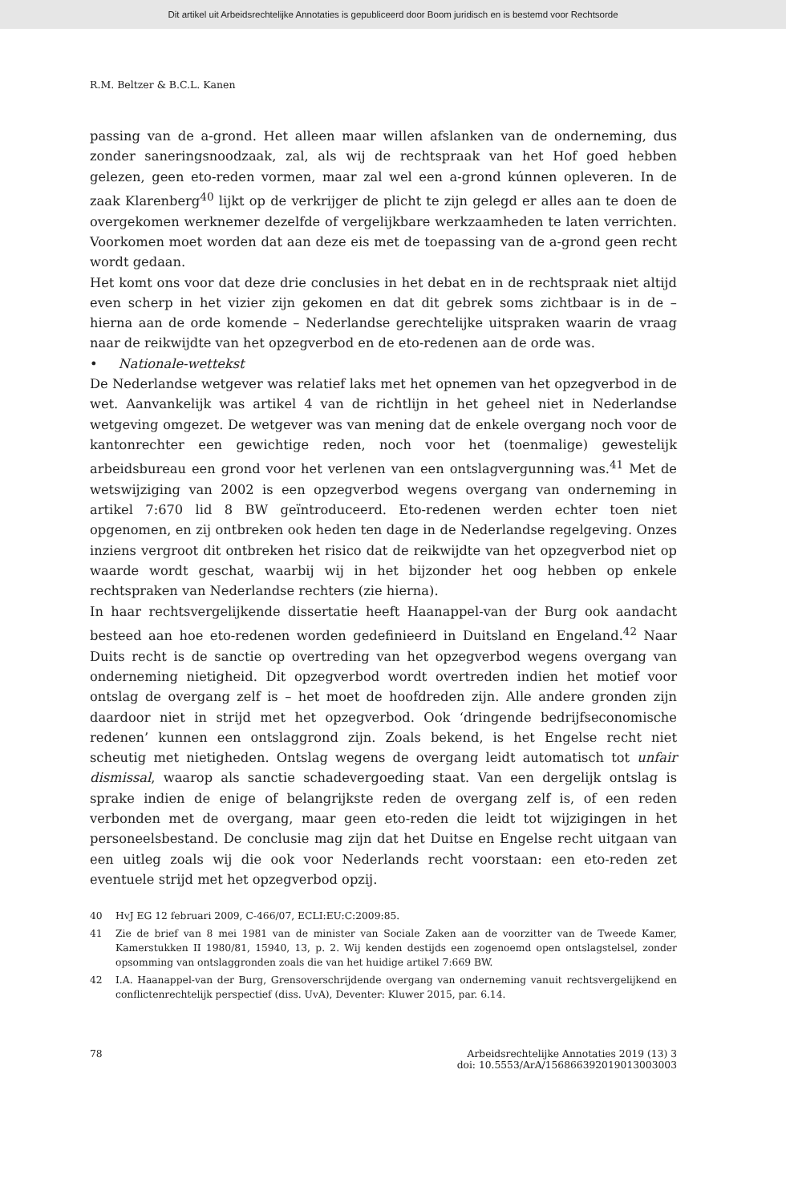Dit artikel uit Arbeidsrechtelijke Annotaties is gepubliceerd door Boom juridisch en is bestemd voor Rechtsorde
R.M. Beltzer & B.C.L. Kanen
passing van de a-grond. Het alleen maar willen afslanken van de onderneming, dus zonder saneringsnoodzaak, zal, als wij de rechtspraak van het Hof goed hebben gelezen, geen eto-reden vormen, maar zal wel een a-grond kúnnen opleveren. In de zaak Klarenberg<sup>40</sup> lijkt op de verkrijger de plicht te zijn gelegd er alles aan te doen de overgekomen werknemer dezelfde of vergelijkbare werkzaamheden te laten verrichten. Voorkomen moet worden dat aan deze eis met de toepassing van de a-grond geen recht wordt gedaan.
Het komt ons voor dat deze drie conclusies in het debat en in de rechtspraak niet altijd even scherp in het vizier zijn gekomen en dat dit gebrek soms zichtbaar is in de – hierna aan de orde komende – Nederlandse gerechtelijke uitspraken waarin de vraag naar de reikwijdte van het opzegverbod en de eto-redenen aan de orde was.
• Nationale-wettekst
De Nederlandse wetgever was relatief laks met het opnemen van het opzegverbod in de wet. Aanvankelijk was artikel 4 van de richtlijn in het geheel niet in Nederlandse wetgeving omgezet. De wetgever was van mening dat de enkele overgang noch voor de kantonrechter een gewichtige reden, noch voor het (toenmalige) gewestelijk arbeidsbureau een grond voor het verlenen van een ontslagvergunning was.<sup>41</sup> Met de wetswijziging van 2002 is een opzegverbod wegens overgang van onderneming in artikel 7:670 lid 8 BW geïntroduceerd. Eto-redenen werden echter toen niet opgenomen, en zij ontbreken ook heden ten dage in de Nederlandse regelgeving. Onzes inziens vergroot dit ontbreken het risico dat de reikwijdte van het opzegverbod niet op waarde wordt geschat, waarbij wij in het bijzonder het oog hebben op enkele rechtspraken van Nederlandse rechters (zie hierna).
In haar rechtsvergelijkende dissertatie heeft Haanappel-van der Burg ook aandacht besteed aan hoe eto-redenen worden gedefinieerd in Duitsland en Engeland.<sup>42</sup> Naar Duits recht is de sanctie op overtreding van het opzegverbod wegens overgang van onderneming nietigheid. Dit opzegverbod wordt overtreden indien het motief voor ontslag de overgang zelf is – het moet de hoofdreden zijn. Alle andere gronden zijn daardoor niet in strijd met het opzegverbod. Ook ‘dringende bedrijfseconomische redenen’ kunnen een ontslaggrond zijn. Zoals bekend, is het Engelse recht niet scheutig met nietigheden. Ontslag wegens de overgang leidt automatisch tot unfair dismissal, waarop als sanctie schadevergoeding staat. Van een dergelijk ontslag is sprake indien de enige of belangrijkste reden de overgang zelf is, of een reden verbonden met de overgang, maar geen eto-reden die leidt tot wijzigingen in het personeelsbestand. De conclusie mag zijn dat het Duitse en Engelse recht uitgaan van een uitleg zoals wij die ook voor Nederlands recht voorstaan: een eto-reden zet eventuele strijd met het opzegverbod opzij.
40 HvJ EG 12 februari 2009, C-466/07, ECLI:EU:C:2009:85.
41 Zie de brief van 8 mei 1981 van de minister van Sociale Zaken aan de voorzitter van de Tweede Kamer, Kamerstukken II 1980/81, 15940, 13, p. 2. Wij kenden destijds een zogenoemd open ontslagstelsel, zonder opsomming van ontslaggronden zoals die van het huidige artikel 7:669 BW.
42 I.A. Haanappel-van der Burg, Grensoverschrijdende overgang van onderneming vanuit rechtsvergelijkend en conflictenrechtelijk perspectief (diss. UvA), Deventer: Kluwer 2015, par. 6.14.
78 Arbeidsrechtelijke Annotaties 2019 (13) 3
doi: 10.5553/ArA/156866392019013003003